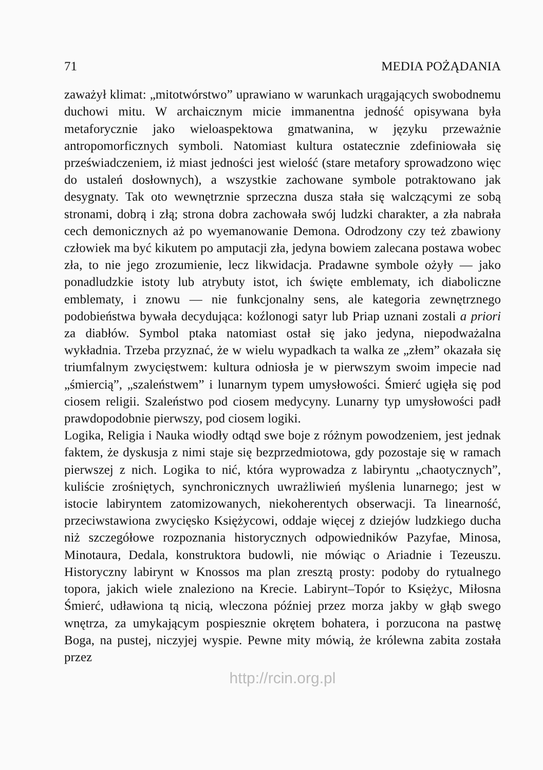71 MEDIA POŻĄDANIA
zaważył klimat: „mitotwórstwo” uprawiano w warunkach urągających swobodnemu duchowi mitu. W archaicznym micie immanentna jedność opisywana była metaforycznie jako wieloaspektowa gmatwanina, w języku przeważnie antropomorficznych symboli. Natomiast kultura ostatecznie zdefiniowała się przeświadczeniem, iż miast jedności jest wielość (stare metafory sprowadzono więc do ustaleń dosłownych), a wszystkie zachowane symbole potraktowano jak desygnaty. Tak oto wewnętrznie sprzeczna dusza stała się walczącymi ze sobą stronami, dobrą i złą; strona dobra zachowała swój ludzki charakter, a zła nabrała cech demonicznych aż po wyemanowanie Demona. Odrodzony czy też zbawiony człowiek ma być kikutem po amputacji zła, jedyna bowiem zalecana postawa wobec zła, to nie jego zrozumienie, lecz likwidacja. Pradawne symbole ożyły — jako ponadludzkie istoty lub atrybuty istot, ich święte emblematy, ich diaboliczne emblematy, i znowu — nie funkcjonalny sens, ale kategoria zewnętrznego podobieństwa bywała decydująca: koźlonogi satyr lub Priap uznani zostali a priori za diabłów. Symbol ptaka natomiast ostał się jako jedyna, niepodważalna wykładnia. Trzeba przyznać, że w wielu wypadkach ta walka ze „złem” okazała się triumfalnym zwycięstwem: kultura odniosła je w pierwszym swoim impecie nad „śmiercią”, „szaleństwem” i lunarnym typem umysłowości. Śmierć ugięła się pod ciosem religii. Szaleństwo pod ciosem medycyny. Lunarny typ umysłowości padł prawdopodobnie pierwszy, pod ciosem logiki.
Logika, Religia i Nauka wiodły odtąd swe boje z różnym powodzeniem, jest jednak faktem, że dyskusja z nimi staje się bezprzedmiotowa, gdy pozostaje się w ramach pierwszej z nich. Logika to nić, która wyprowadza z labiryntu „chaotycznych”, kuliście zrośniętych, synchronicznych uwrażliwień myślenia lunarnego; jest w istocie labiryntem zatomizowanych, niekoherentych obserwacji. Ta linearność, przeciwstawiona zwycięsko Księżycowi, oddaje więcej z dziejów ludzkiego ducha niż szczegółowe rozpoznania historycznych odpowiedników Pazyfae, Minosa, Minotaura, Dedala, konstruktora budowli, nie mówiąc o Ariadnie i Tezeuszu. Historyczny labirynt w Knossos ma plan zresztą prosty: podoby do rytualnego topora, jakich wiele znaleziono na Krecie. Labirynt–Topór to Księżyc, Miłosna Śmierć, udławiona tą nicią, wleczona później przez morza jakby w głąb swego wnętrza, za umykającym pospiesznie okrętem bohatera, i porzucona na pastwę Boga, na pustej, niczyjej wyspie. Pewne mity mówią, że królewna zabita została przez
http://rcin.org.pl